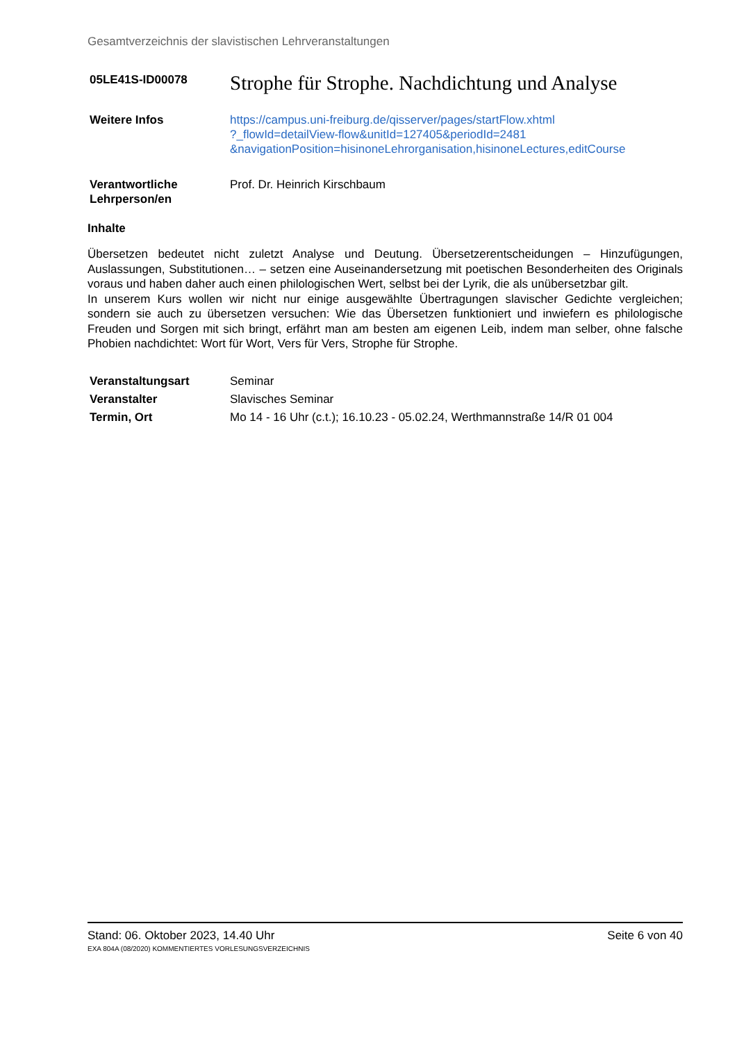Gesamtverzeichnis der slavistischen Lehrveranstaltungen
05LE41S-ID00078
Strophe für Strophe. Nachdichtung und Analyse
Weitere Infos https://campus.uni-freiburg.de/qisserver/pages/startFlow.xhtml
?_flowId=detailView-flow&unitId=127405&periodId=2481
&navigationPosition=hisinoneLehrorganisation,hisinoneLectures,editCourse
Verantwortliche
Lehrperson/en
Prof. Dr. Heinrich Kirschbaum
Inhalte
Übersetzen bedeutet nicht zuletzt Analyse und Deutung. Übersetzerentscheidungen – Hinzufügungen, Auslassungen, Substitutionen… – setzen eine Auseinandersetzung mit poetischen Besonderheiten des Originals voraus und haben daher auch einen philologischen Wert, selbst bei der Lyrik, die als unübersetzbar gilt.
In unserem Kurs wollen wir nicht nur einige ausgewählte Übertragungen slavischer Gedichte vergleichen; sondern sie auch zu übersetzen versuchen: Wie das Übersetzen funktioniert und inwiefern es philologische Freuden und Sorgen mit sich bringt, erfährt man am besten am eigenen Leib, indem man selber, ohne falsche Phobien nachdichtet: Wort für Wort, Vers für Vers, Strophe für Strophe.
Veranstaltungsart Seminar
Veranstalter Slavisches Seminar
Termin, Ort Mo 14 - 16 Uhr (c.t.); 16.10.23 - 05.02.24, Werthmannstraße 14/R 01 004
Stand: 06. Oktober 2023, 14.40 Uhr Seite 6 von 40
EXA 804A (08/2020) KOMMENTIERTES VORLESUNGSVERZEICHNIS